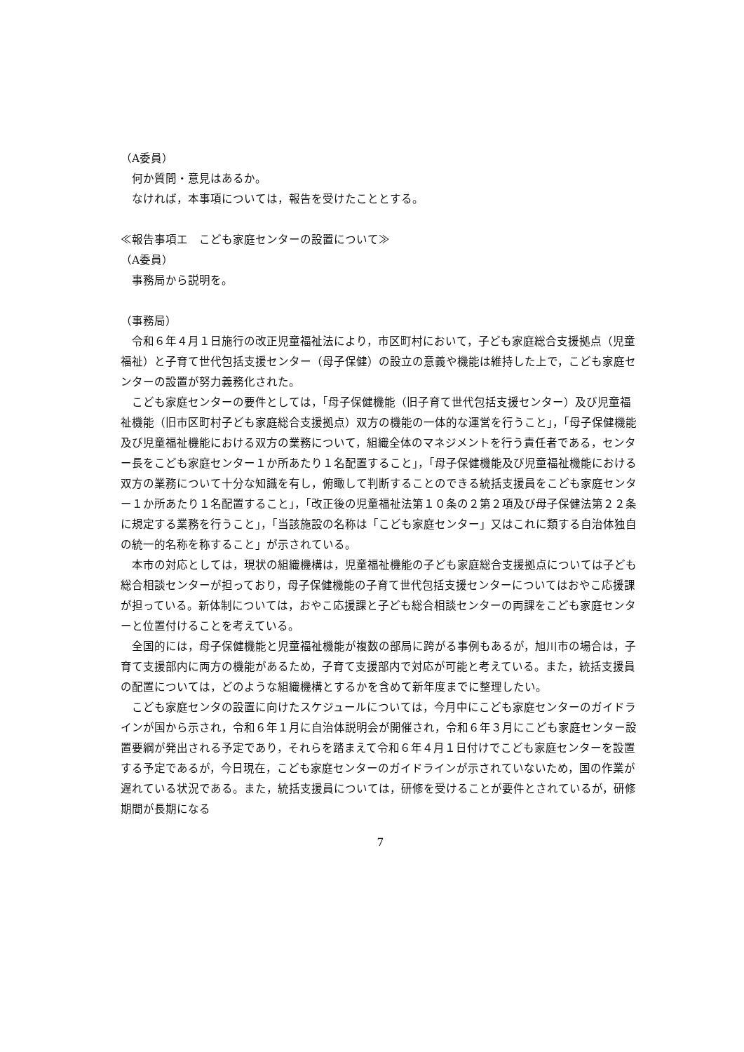（A委員）
何か質問・意見はあるか。
なければ，本事項については，報告を受けたこととする。
≪報告事項エ　こども家庭センターの設置について≫
（A委員）
事務局から説明を。
（事務局）
令和６年４月１日施行の改正児童福祉法により，市区町村において，子ども家庭総合支援拠点（児童福祉）と子育て世代包括支援センター（母子保健）の設立の意義や機能は維持した上で，こども家庭センターの設置が努力義務化された。
こども家庭センターの要件としては，「母子保健機能（旧子育て世代包括支援センター）及び児童福祉機能（旧市区町村子ども家庭総合支援拠点）双方の機能の一体的な運営を行うこと」，「母子保健機能及び児童福祉機能における双方の業務について，組織全体のマネジメントを行う責任者である，センター長をこども家庭センター１か所あたり１名配置すること」，「母子保健機能及び児童福祉機能における双方の業務について十分な知識を有し，俯瞰して判断することのできる統括支援員をこども家庭センター１か所あたり１名配置すること」，「改正後の児童福祉法第１０条の２第２項及び母子保健法第２２条に規定する業務を行うこと」，「当該施設の名称は「こども家庭センター」又はこれに類する自治体独自の統一的名称を称すること」が示されている。
本市の対応としては，現状の組織機構は，児童福祉機能の子ども家庭総合支援拠点については子ども総合相談センターが担っており，母子保健機能の子育て世代包括支援センターについてはおやこ応援課が担っている。新体制については，おやこ応援課と子ども総合相談センターの両課をこども家庭センターと位置付けることを考えている。
全国的には，母子保健機能と児童福祉機能が複数の部局に跨がる事例もあるが，旭川市の場合は，子育て支援部内に両方の機能があるため，子育て支援部内で対応が可能と考えている。また，統括支援員の配置については，どのような組織機構とするかを含めて新年度までに整理したい。
こども家庭センタの設置に向けたスケジュールについては，今月中にこども家庭センターのガイドラインが国から示され，令和６年１月に自治体説明会が開催され，令和６年３月にこども家庭センター設置要綱が発出される予定であり，それらを踏まえて令和６年４月１日付けでこども家庭センターを設置する予定であるが，今日現在，こども家庭センターのガイドラインが示されていないため，国の作業が遅れている状況である。また，統括支援員については，研修を受けることが要件とされているが，研修期間が長期になる
7